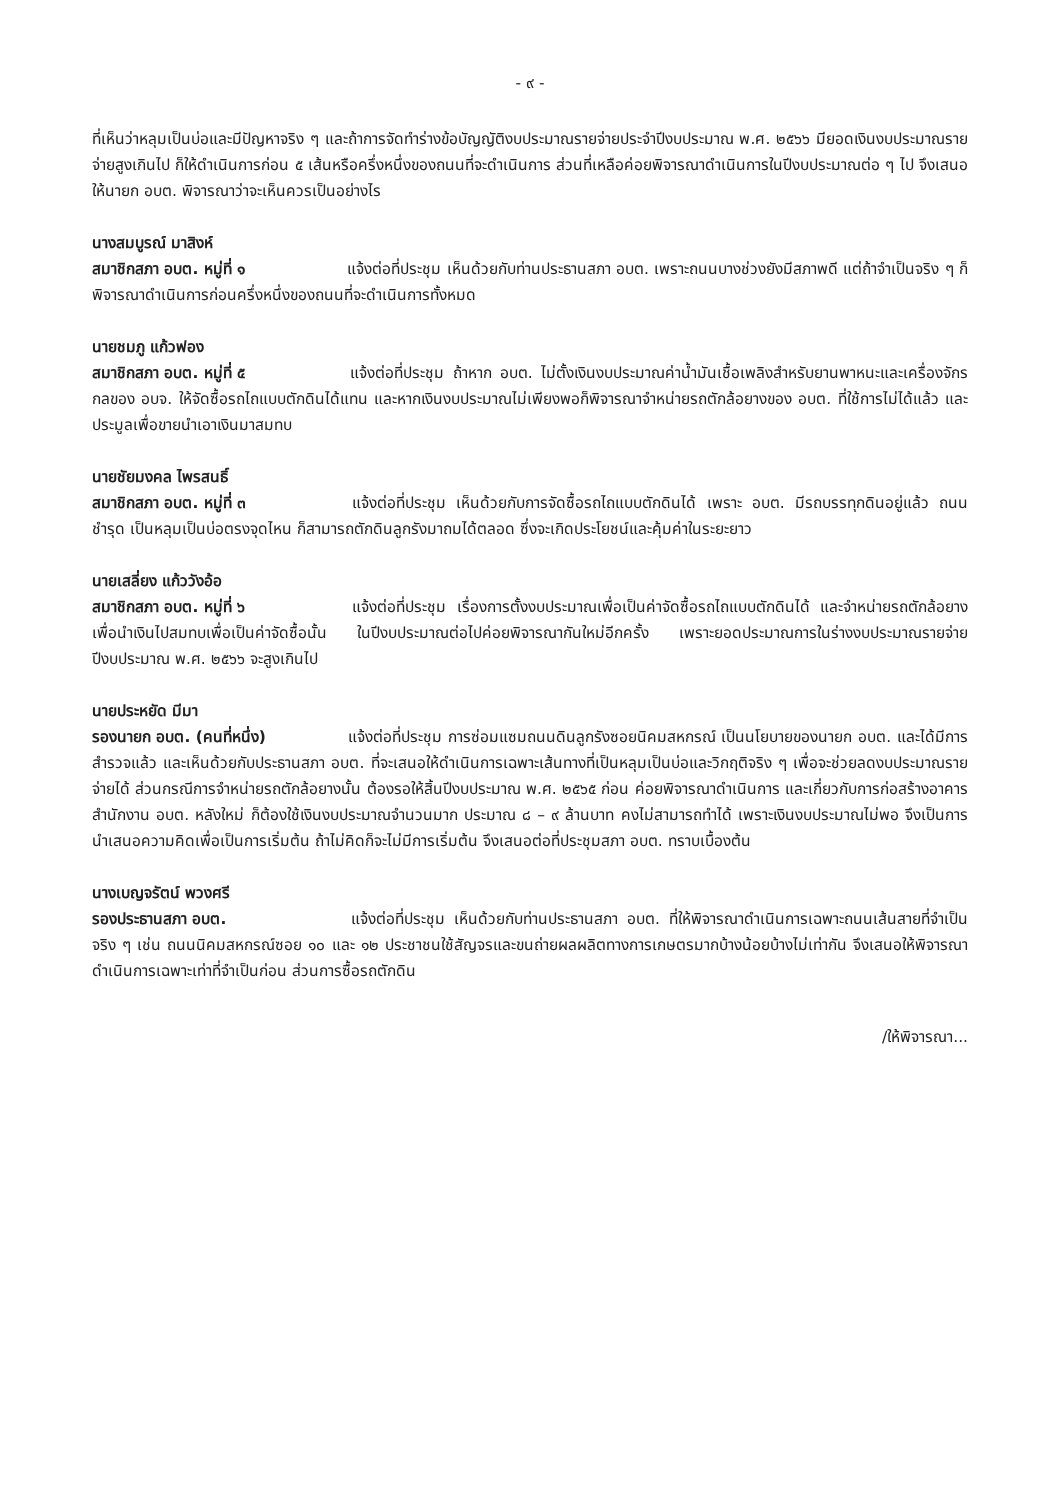- ๙ -
ที่เห็นว่าหลุมเป็นบ่อและมีปัญหาจริง ๆ และถ้าการจัดทำร่างข้อบัญญัติงบประมาณรายจ่ายประจำปีงบประมาณ พ.ศ. ๒๕๖๖ มียอดเงินงบประมาณรายจ่ายสูงเกินไป ก็ให้ดำเนินการก่อน ๕ เส้นหรือครึ่งหนึ่งของถนนที่จะดำเนินการ ส่วนที่เหลือค่อยพิจารณาดำเนินการในปีงบประมาณต่อ ๆ ไป จึงเสนอให้นายก อบต. พิจารณาว่าจะเห็นควรเป็นอย่างไร
นางสมบูรณ์ มาสิงห์
สมาชิกสภา อบต. หมู่ที่ ๑ แจ้งต่อที่ประชุม เห็นด้วยกับท่านประธานสภา อบต. เพราะถนนบางช่วงยังมีสภาพดี แต่ถ้าจำเป็นจริง ๆ ก็พิจารณาดำเนินการก่อนครึ่งหนึ่งของถนนที่จะดำเนินการทั้งหมด
นายชมภู แก้วฟอง
สมาชิกสภา อบต. หมู่ที่ ๕ แจ้งต่อที่ประชุม ถ้าหาก อบต. ไม่ตั้งเงินงบประมาณค่าน้ำมันเชื้อเพลิงสำหรับยานพาหนะและเครื่องจักรกลของ อบจ. ให้จัดซื้อรถไถแบบตักดินได้แทน และหากเงินงบประมาณไม่เพียงพอก็พิจารณาจำหน่ายรถตักล้อยางของ อบต. ที่ใช้การไม่ได้แล้ว และประมูลเพื่อขายนำเอาเงินมาสมทบ
นายชัยมงคล ไพรสนธิ์
สมาชิกสภา อบต. หมู่ที่ ๓ แจ้งต่อที่ประชุม เห็นด้วยกับการจัดซื้อรถไถแบบตักดินได้ เพราะ อบต. มีรถบรรทุกดินอยู่แล้ว ถนนชำรุด เป็นหลุมเป็นบ่อตรงจุดไหน ก็สามารถตักดินลูกรังมาถมได้ตลอด ซึ่งจะเกิดประโยชน์และคุ้มค่าในระยะยาว
นายเสลี่ยง แก้ววังอ้อ
สมาชิกสภา อบต. หมู่ที่ ๖ แจ้งต่อที่ประชุม เรื่องการตั้งงบประมาณเพื่อเป็นค่าจัดซื้อรถไถแบบตักดินได้ และจำหน่ายรถตักล้อยาง เพื่อนำเงินไปสมทบเพื่อเป็นค่าจัดซื้อนั้น ในปีงบประมาณต่อไปค่อยพิจารณากันใหม่อีกครั้ง เพราะยอดประมาณการในร่างงบประมาณรายจ่ายปีงบประมาณ พ.ศ. ๒๕๖๖ จะสูงเกินไป
นายประหยัด มีมา
รองนายก อบต. (คนที่หนึ่ง) แจ้งต่อที่ประชุม การซ่อมแซมถนนดินลูกรังซอยนิคมสหกรณ์ เป็นนโยบายของนายก อบต. และได้มีการสำรวจแล้ว และเห็นด้วยกับประธานสภา อบต. ที่จะเสนอให้ดำเนินการเฉพาะเส้นทางที่เป็นหลุมเป็นบ่อและวิกฤติจริง ๆ เพื่อจะช่วยลดงบประมาณรายจ่ายได้ ส่วนกรณีการจำหน่ายรถตักล้อยางนั้น ต้องรอให้สิ้นปีงบประมาณ พ.ศ. ๒๕๖๕ ก่อน ค่อยพิจารณาดำเนินการ และเกี่ยวกับการก่อสร้างอาคารสำนักงาน อบต. หลังใหม่ ก็ต้องใช้เงินงบประมาณจำนวนมาก ประมาณ ๘ – ๙ ล้านบาท คงไม่สามารถทำได้ เพราะเงินงบประมาณไม่พอ จึงเป็นการนำเสนอความคิดเพื่อเป็นการเริ่มต้น ถ้าไม่คิดก็จะไม่มีการเริ่มต้น จึงเสนอต่อที่ประชุมสภา อบต. ทราบเบื้องต้น
นางเบญจรัตน์ พวงศรี
รองประธานสภา อบต. แจ้งต่อที่ประชุม เห็นด้วยกับท่านประธานสภา อบต. ที่ให้พิจารณาดำเนินการเฉพาะถนนเส้นสายที่จำเป็นจริง ๆ เช่น ถนนนิคมสหกรณ์ซอย ๑๐ และ ๑๒ ประชาชนใช้สัญจรและขนถ่ายผลผลิตทางการเกษตรมากบ้างน้อยบ้างไม่เท่ากัน จึงเสนอให้พิจารณาดำเนินการเฉพาะเท่าที่จำเป็นก่อน ส่วนการซื้อรถตักดิน
/ให้พิจารณา...